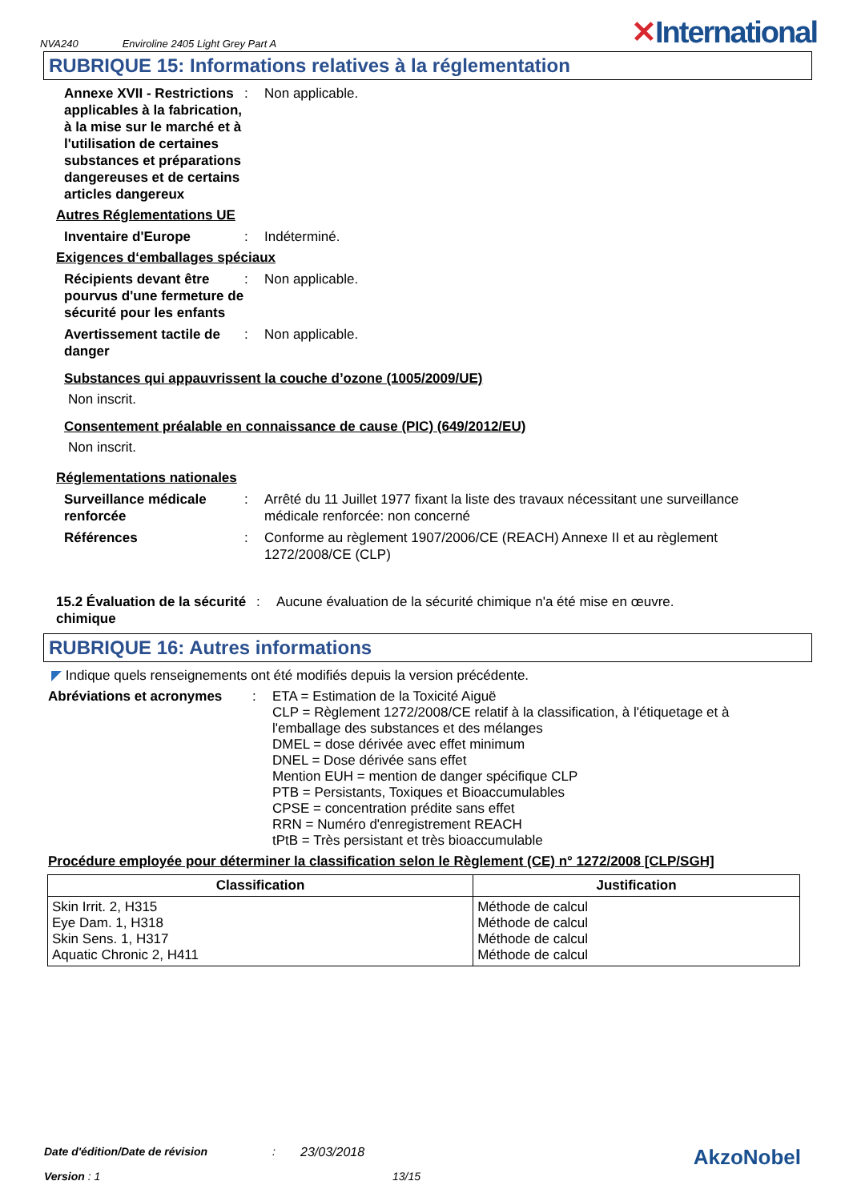NVA240 Enviroline 2405 Light Grey Part A
✕International
RUBRIQUE 15: Informations relatives à la réglementation
Annexe XVII - Restrictions applicables à la fabrication, à la mise sur le marché et à l'utilisation de certaines substances et préparations dangereuses et de certains articles dangereux
: Non applicable.
Autres Réglementations UE
Inventaire d'Europe : Indéterminé.
Exigences d‘emballages spéciaux
Récipients devant être pourvus d'une fermeture de sécurité pour les enfants
: Non applicable.
Avertissement tactile de danger
: Non applicable.
Substances qui appauvrissent la couche d’ozone (1005/2009/UE)
Non inscrit.
Consentement préalable en connaissance de cause (PIC) (649/2012/EU)
Non inscrit.
Réglementations nationales
Surveillance médicale renforcée
: Arrêté du 11 Juillet 1977 fixant la liste des travaux nécessitant une surveillance médicale renforcée: non concerné
Références : Conforme au règlement 1907/2006/CE (REACH) Annexe II et au règlement 1272/2008/CE (CLP)
15.2 Évaluation de la sécurité chimique
: Aucune évaluation de la sécurité chimique n'a été mise en œuvre.
RUBRIQUE 16: Autres informations
◤ Indique quels renseignements ont été modifiés depuis la version précédente.
Abréviations et acronymes : ETA = Estimation de la Toxicité Aiguë
CLP = Règlement 1272/2008/CE relatif à la classification, à l'étiquetage et à l'emballage des substances et des mélanges
DMEL = dose dérivée avec effet minimum
DNEL = Dose dérivée sans effet
Mention EUH = mention de danger spécifique CLP
PTB = Persistants, Toxiques et Bioaccumulables
CPSE = concentration prédite sans effet
RRN = Numéro d'enregistrement REACH
tPtB = Très persistant et très bioaccumulable
Procédure employée pour déterminer la classification selon le Règlement (CE) n° 1272/2008 [CLP/SGH]
| Classification | Justification |
| --- | --- |
| Skin Irrit. 2, H315 Eye Dam. 1, H318 Skin Sens. 1, H317 Aquatic Chronic 2, H411 | Méthode de calcul Méthode de calcul Méthode de calcul Méthode de calcul |
Date d'édition/Date de révision: 23/03/2018 AkzoNobel
Version : 1 13/15